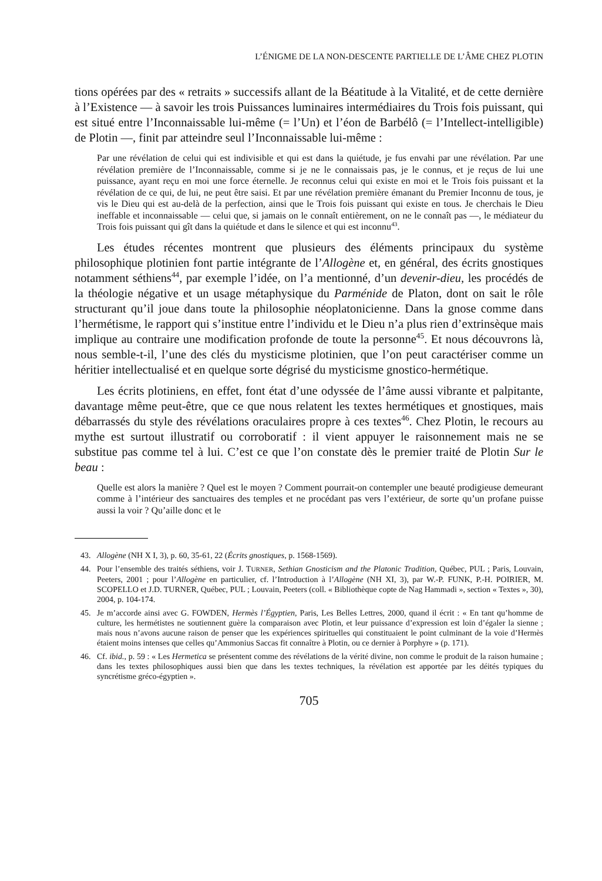L’ÉNIGME DE LA NON-DESCENTE PARTIELLE DE L’ÂME CHEZ PLOTIN
tions opérées par des « retraits » successifs allant de la Béatitude à la Vitalité, et de cette dernière à l’Existence ― à savoir les trois Puissances luminaires intermédiaires du Trois fois puissant, qui est situé entre l’Inconnaissable lui-même (= l’Un) et l’éon de Barbélô (= l’Intellect-intelligible) de Plotin ―, finit par atteindre seul l’Inconnaissable lui-même :
Par une révélation de celui qui est indivisible et qui est dans la quiétude, je fus envahi par une révélation. Par une révélation première de l’Inconnaissable, comme si je ne le connaissais pas, je le connus, et je reçus de lui une puissance, ayant reçu en moi une force éternelle. Je reconnus celui qui existe en moi et le Trois fois puissant et la révélation de ce qui, de lui, ne peut être saisi. Et par une révélation première émanant du Premier Inconnu de tous, je vis le Dieu qui est au-delà de la perfection, ainsi que le Trois fois puissant qui existe en tous. Je cherchais le Dieu ineffable et inconnaissable — celui que, si jamais on le connaît entièrement, on ne le connaît pas —, le médiateur du Trois fois puissant qui gît dans la quiétude et dans le silence et qui est inconnu<sup>43</sup>.
Les études récentes montrent que plusieurs des éléments principaux du système philosophique plotinien font partie intégrante de l’Allogène et, en général, des écrits gnostiques notamment séthiens<sup>44</sup>, par exemple l’idée, on l’a mentionné, d’un devenir-dieu, les procédés de la théologie négative et un usage métaphysique du Parménide de Platon, dont on sait le rôle structurant qu’il joue dans toute la philosophie néoplatonicienne. Dans la gnose comme dans l’hermétisme, le rapport qui s’institue entre l’individu et le Dieu n’a plus rien d’extrinsèque mais implique au contraire une modification profonde de toute la personne<sup>45</sup>. Et nous découvrons là, nous semble-t-il, l’une des clés du mysticisme plotinien, que l’on peut caractériser comme un héritier intellectualisé et en quelque sorte dégrisé du mysticisme gnostico-hermétique.
Les écrits plotiniens, en effet, font état d’une odyssée de l’âme aussi vibrante et palpitante, davantage même peut-être, que ce que nous relatent les textes hermétiques et gnostiques, mais débarrassés du style des révélations oraculaires propre à ces textes<sup>46</sup>. Chez Plotin, le recours au mythe est surtout illustratif ou corroboratif : il vient appuyer le raisonnement mais ne se substitue pas comme tel à lui. C’est ce que l’on constate dès le premier traité de Plotin Sur le beau :
Quelle est alors la manière ? Quel est le moyen ? Comment pourrait-on contempler une beauté prodigieuse demeurant comme à l’intérieur des sanctuaires des temples et ne procédant pas vers l’extérieur, de sorte qu’un profane puisse aussi la voir ? Qu’aille donc et le
43. Allogène (NH X I, 3), p. 60, 35-61, 22 (Écrits gnostiques, p. 1568-1569).
44. Pour l’ensemble des traités séthiens, voir J. TURNER, Sethian Gnosticism and the Platonic Tradition, Québec, PUL ; Paris, Louvain, Peeters, 2001 ; pour l’Allogène en particulier, cf. l’Introduction à l’Allogène (NH XI, 3), par W.-P. FUNK, P.-H. POIRIER, M. SCOPELLO et J.D. TURNER, Québec, PUL ; Louvain, Peeters (coll. « Bibliothèque copte de Nag Hammadi », section « Textes », 30), 2004, p. 104-174.
45. Je m’accorde ainsi avec G. FOWDEN, Hermès l’Égyptien, Paris, Les Belles Lettres, 2000, quand il écrit : « En tant qu’homme de culture, les hermétistes ne soutiennent guère la comparaison avec Plotin, et leur puissance d’expression est loin d’égaler la sienne ; mais nous n’avons aucune raison de penser que les expériences spirituelles qui constituaient le point culminant de la voie d’Hermès étaient moins intenses que celles qu’Ammonius Saccas fit connaître à Plotin, ou ce dernier à Porphyre » (p. 171).
46. Cf. ibid., p. 59 : « Les Hermetica se présentent comme des révélations de la vérité divine, non comme le produit de la raison humaine ; dans les textes philosophiques aussi bien que dans les textes techniques, la révélation est apportée par les déités typiques du syncrétisme gréco-égyptien ».
705